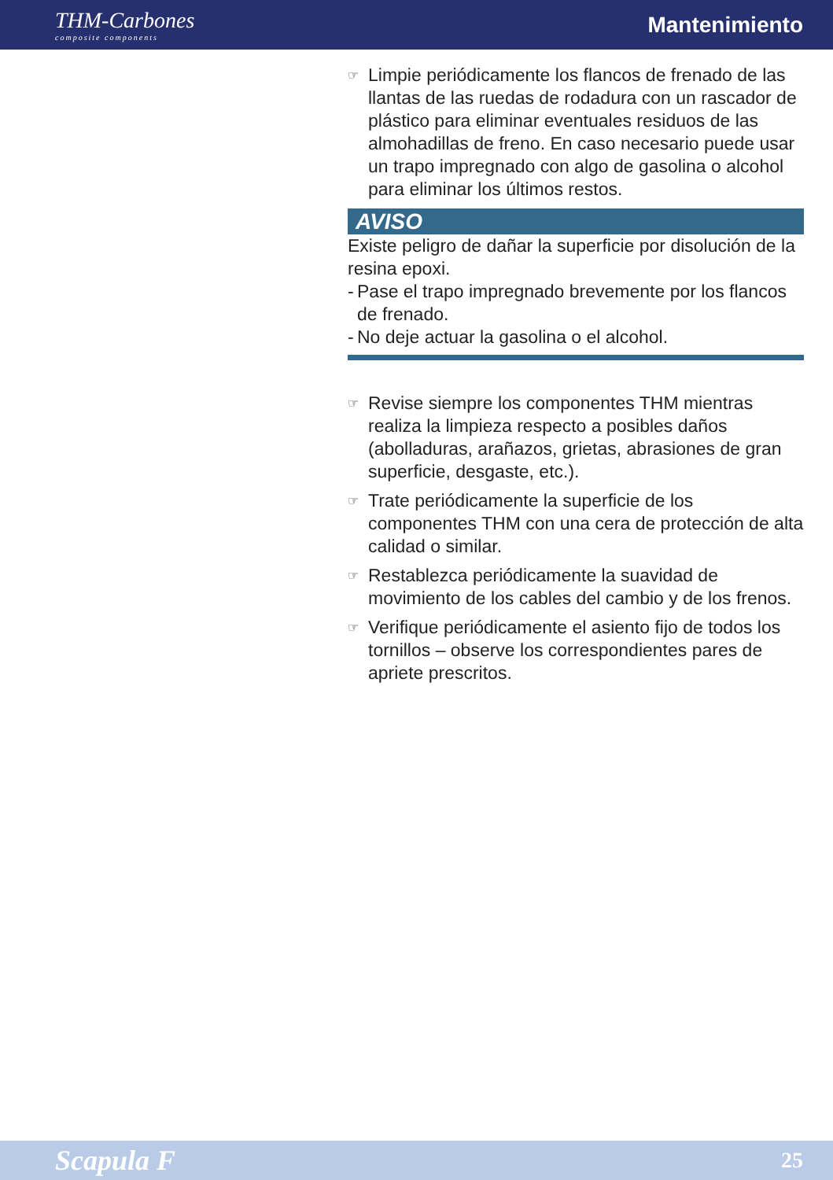THM-Carbones
composite components
Mantenimiento
☞
Limpie periódicamente los flancos de frenado de las llantas de las ruedas de rodadura con un rascador de plástico para eliminar eventuales residuos de las almohadillas de freno. En caso necesario puede usar un trapo impregnado con algo de gasolina o alcohol para eliminar los últimos restos.
AVISO
Existe peligro de dañar la superficie por disolución de la resina epoxi.
-
Pase el trapo impregnado brevemente por los flancos de frenado.
-
No deje actuar la gasolina o el alcohol.
☞
Revise siempre los componentes THM mientras realiza la limpieza respecto a posibles daños (abolladuras, arañazos, grietas, abrasiones de gran superficie, desgaste, etc.).
☞
Trate periódicamente la superficie de los componentes THM con una cera de protección de alta calidad o similar.
☞
Restablezca periódicamente la suavidad de movimiento de los cables del cambio y de los frenos.
☞
Verifique periódicamente el asiento fijo de todos los tornillos – observe los correspondientes pares de apriete prescritos.
Scapula F 25